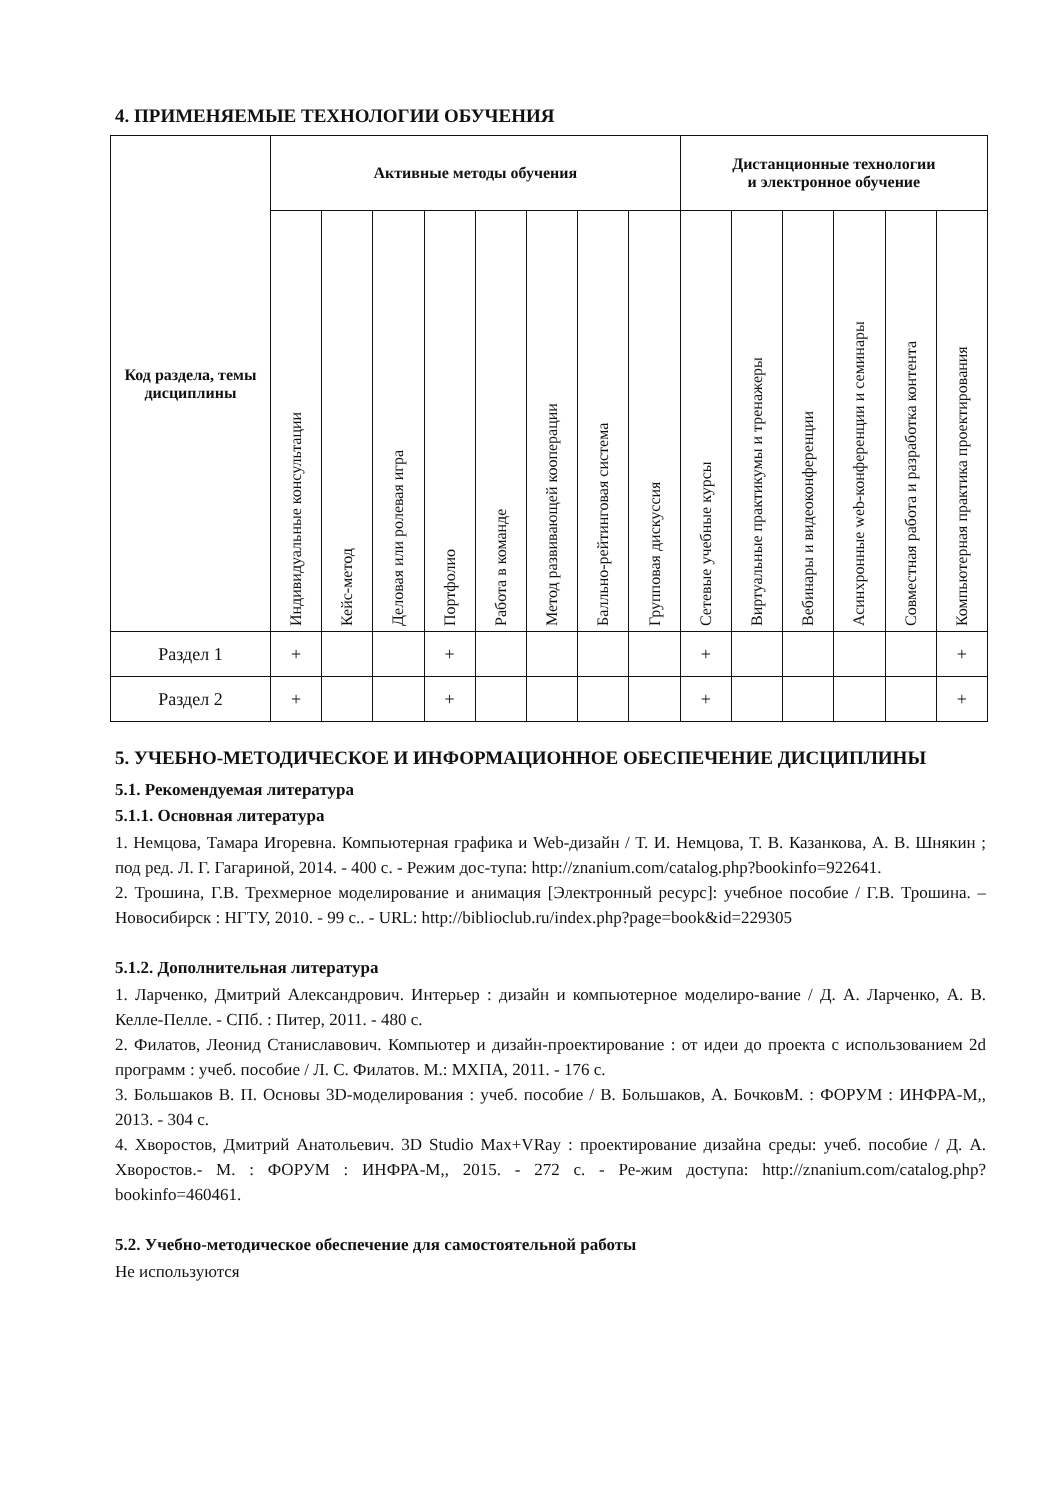4. ПРИМЕНЯЕМЫЕ ТЕХНОЛОГИИ ОБУЧЕНИЯ
| Код раздела, темы дисциплины | Активные методы обучения | | | | | | | | Дистанционные технологии и электронное обучение | | | | | |
| --- | --- | --- | --- | --- | --- | --- | --- | --- | --- | --- | --- | --- | --- | --- |
| | Индивидуальные консультации | Кейс-метод | Деловая или ролевая игра | Портфолио | Работа в команде | Метод развивающей кооперации | Балльно-рейтинговая система | Групповая дискуссия | Сетевые учебные курсы | Виртуальные практикумы и тренажеры | Вебинары и видеоконференции | Асинхронные web-конференции и семинары | Совместная работа и разработка контента | Компьютерная практика проектирования |
| Раздел 1 | + | | | + | | | | | + | | | | | + |
| Раздел 2 | + | | | + | | | | | + | | | | | + |
5. УЧЕБНО-МЕТОДИЧЕСКОЕ И ИНФОРМАЦИОННОЕ ОБЕСПЕЧЕНИЕ ДИСЦИПЛИНЫ
5.1. Рекомендуемая литература
5.1.1. Основная литература
1. Немцова, Тамара Игоревна. Компьютерная графика и Web-дизайн / Т. И. Немцова, Т. В. Казанкова, А. В. Шнякин ; под ред. Л. Г. Гагариной, 2014. - 400 с. - Режим дос-тупа: http://znanium.com/catalog.php?bookinfo=922641.
2. Трошина, Г.В. Трехмерное моделирование и анимация [Электронный ресурс]: учебное пособие / Г.В. Трошина. – Новосибирск : НГТУ, 2010. - 99 с.. - URL: http://biblioclub.ru/index.php?page=book&id=229305
5.1.2. Дополнительная литература
1. Ларченко, Дмитрий Александрович. Интерьер : дизайн и компьютерное моделиро-вание / Д. А. Ларченко, А. В. Келле-Пелле. - СПб. : Питер, 2011. - 480 с.
2. Филатов, Леонид Станиславович. Компьютер и дизайн-проектирование : от идеи до проекта с использованием 2d программ : учеб. пособие / Л. С. Филатов. М.: МХПА, 2011. - 176 с.
3. Большаков В. П. Основы 3D-моделирования : учеб. пособие / В. Большаков, А. БочковМ. : ФОРУМ : ИНФРА-М,, 2013. - 304 с.
4. Хворостов, Дмитрий Анатольевич. 3D Studio Max+VRay : проектирование дизайна среды: учеб. пособие / Д. А. Хворостов.- М. : ФОРУМ : ИНФРА-М,, 2015. - 272 с. - Ре-жим доступа: http://znanium.com/catalog.php?bookinfo=460461.
5.2. Учебно-методическое обеспечение для самостоятельной работы
Не используются